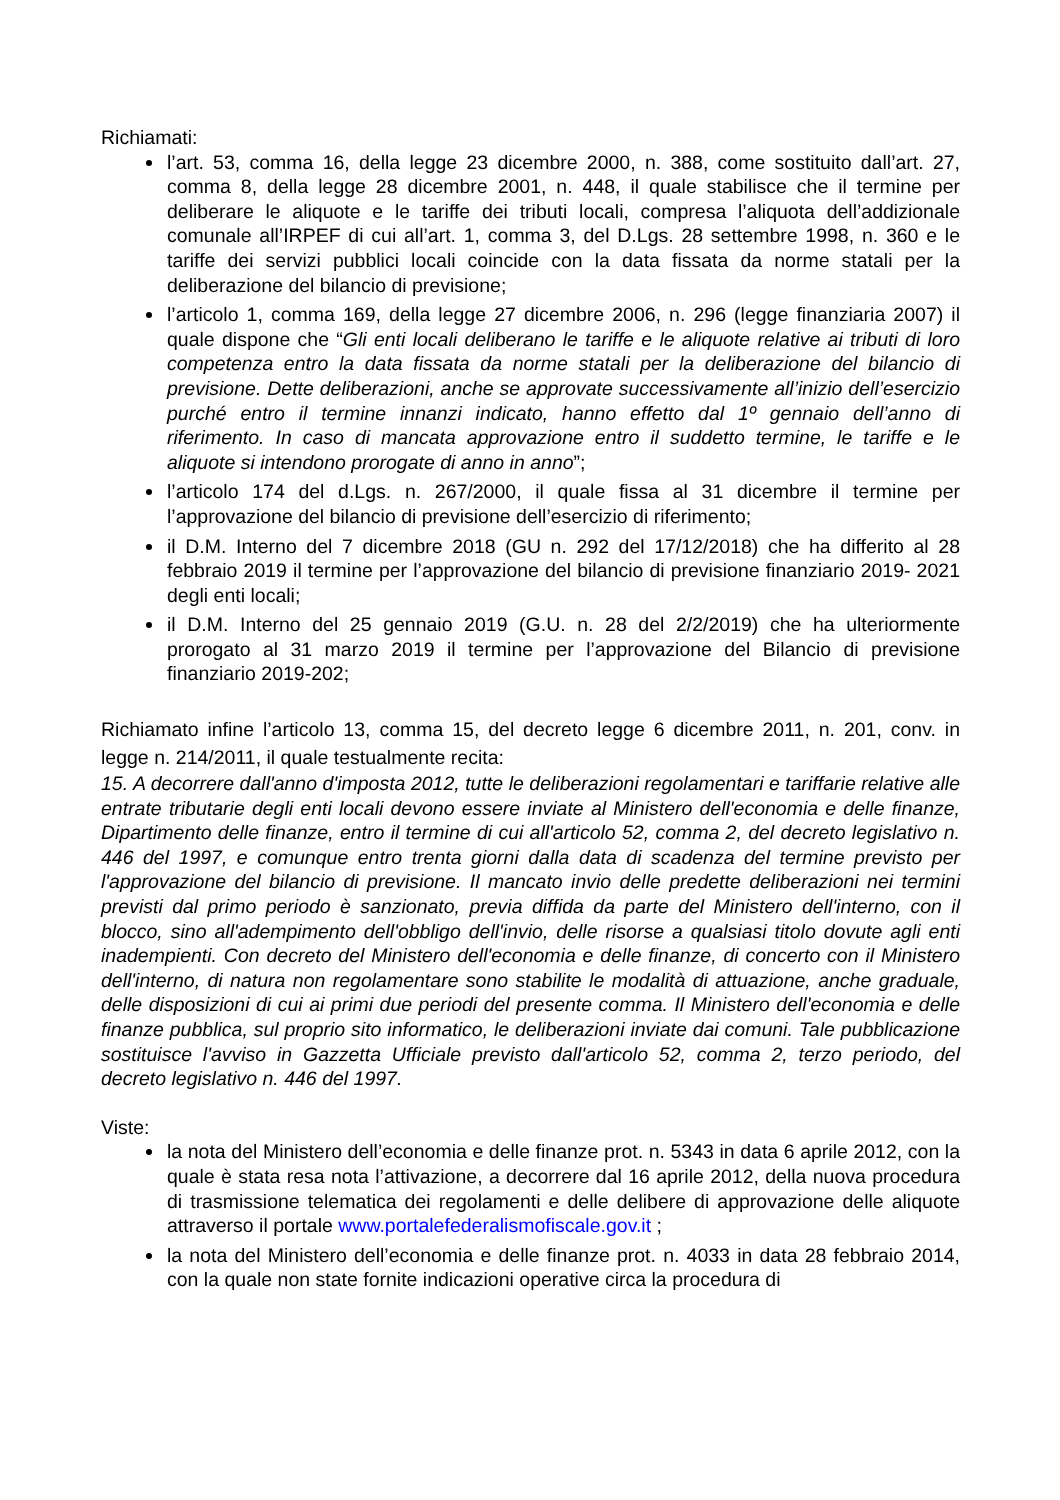Richiamati:
l’art. 53, comma 16, della legge 23 dicembre 2000, n. 388, come sostituito dall’art. 27, comma 8, della legge 28 dicembre 2001, n. 448, il quale stabilisce che il termine per deliberare le aliquote e le tariffe dei tributi locali, compresa l’aliquota dell’addizionale comunale all’IRPEF di cui all’art. 1, comma 3, del D.Lgs. 28 settembre 1998, n. 360 e le tariffe dei servizi pubblici locali coincide con la data fissata da norme statali per la deliberazione del bilancio di previsione;
l’articolo 1, comma 169, della legge 27 dicembre 2006, n. 296 (legge finanziaria 2007) il quale dispone che “Gli enti locali deliberano le tariffe e le aliquote relative ai tributi di loro competenza entro la data fissata da norme statali per la deliberazione del bilancio di previsione. Dette deliberazioni, anche se approvate successivamente all’inizio dell’esercizio purché entro il termine innanzi indicato, hanno effetto dal 1º gennaio dell’anno di riferimento. In caso di mancata approvazione entro il suddetto termine, le tariffe e le aliquote si intendono prorogate di anno in anno”;
l’articolo 174 del d.Lgs. n. 267/2000, il quale fissa al 31 dicembre il termine per l’approvazione del bilancio di previsione dell’esercizio di riferimento;
il D.M. Interno del 7 dicembre 2018 (GU n. 292 del 17/12/2018) che ha differito al 28 febbraio 2019 il termine per l’approvazione del bilancio di previsione finanziario 2019- 2021 degli enti locali;
il D.M. Interno del 25 gennaio 2019 (G.U. n. 28 del 2/2/2019) che ha ulteriormente prorogato al 31 marzo 2019 il termine per l’approvazione del Bilancio di previsione finanziario 2019-202;
Richiamato infine l’articolo 13, comma 15, del decreto legge 6 dicembre 2011, n. 201, conv. in legge n. 214/2011, il quale testualmente recita:
15. A decorrere dall'anno d'imposta 2012, tutte le deliberazioni regolamentari e tariffarie relative alle entrate tributarie degli enti locali devono essere inviate al Ministero dell'economia e delle finanze, Dipartimento delle finanze, entro il termine di cui all'articolo 52, comma 2, del decreto legislativo n. 446 del 1997, e comunque entro trenta giorni dalla data di scadenza del termine previsto per l'approvazione del bilancio di previsione. Il mancato invio delle predette deliberazioni nei termini previsti dal primo periodo è sanzionato, previa diffida da parte del Ministero dell'interno, con il blocco, sino all'adempimento dell'obbligo dell'invio, delle risorse a qualsiasi titolo dovute agli enti inadempienti. Con decreto del Ministero dell'economia e delle finanze, di concerto con il Ministero dell'interno, di natura non regolamentare sono stabilite le modalità di attuazione, anche graduale, delle disposizioni di cui ai primi due periodi del presente comma. Il Ministero dell'economia e delle finanze pubblica, sul proprio sito informatico, le deliberazioni inviate dai comuni. Tale pubblicazione sostituisce l'avviso in Gazzetta Ufficiale previsto dall'articolo 52, comma 2, terzo periodo, del decreto legislativo n. 446 del 1997.
Viste:
la nota del Ministero dell’economia e delle finanze prot. n. 5343 in data 6 aprile 2012, con la quale è stata resa nota l’attivazione, a decorrere dal 16 aprile 2012, della nuova procedura di trasmissione telematica dei regolamenti e delle delibere di approvazione delle aliquote attraverso il portale www.portalefederalismofiscale.gov.it ;
la nota del Ministero dell’economia e delle finanze prot. n. 4033 in data 28 febbraio 2014, con la quale non state fornite indicazioni operative circa la procedura di